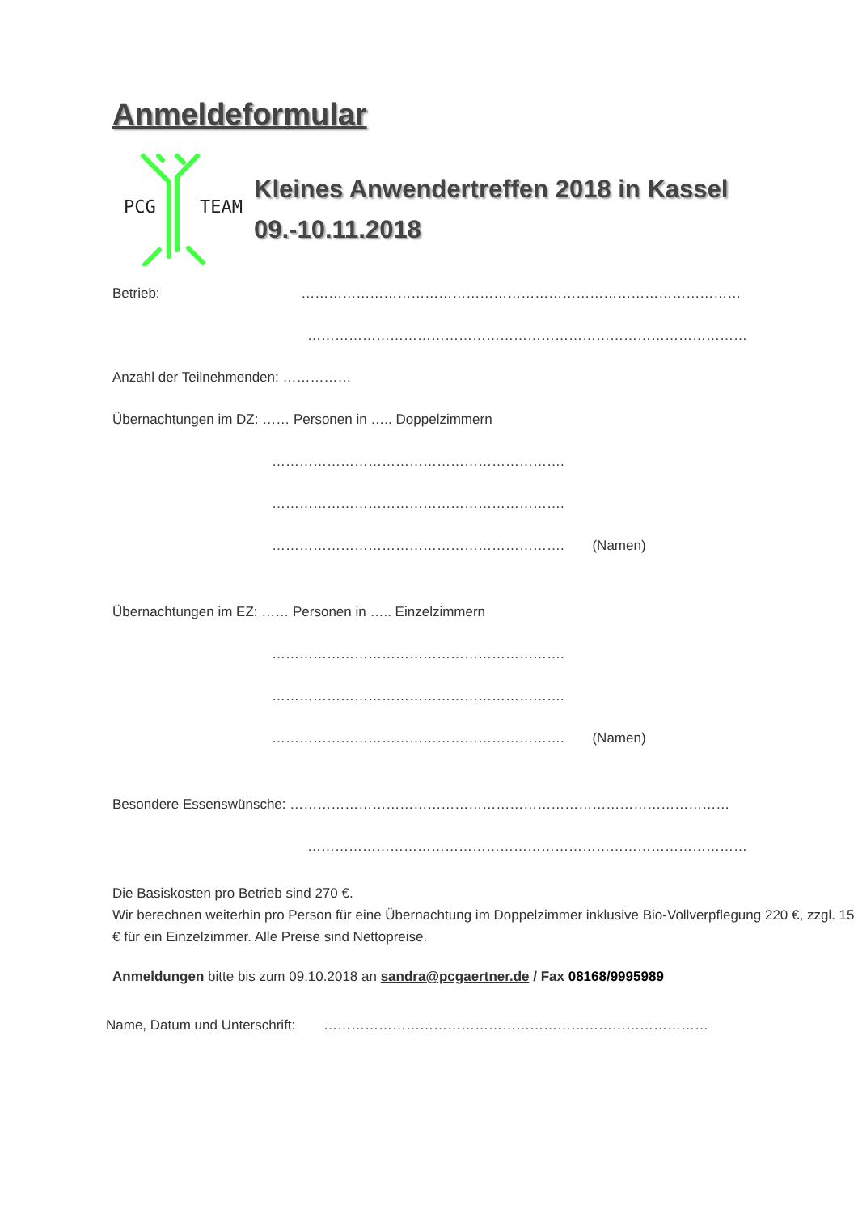Anmeldeformular
PCG
TEAM
Kleines Anwendertreffen 2018 in Kassel
09.-10.11.2018
Betrieb: ……………………………………………………………………………………
……………………………………………………………………………………
Anzahl der Teilnehmenden: ……………
Übernachtungen im DZ: …… Personen in ….. Doppelzimmern
……………………………………………………….
……………………………………………………….
………………………………………………………. (Namen)
Übernachtungen im EZ: …… Personen in ….. Einzelzimmern
……………………………………………………….
……………………………………………………….
………………………………………………………. (Namen)
Besondere Essenswünsche: ……………………………………………………………………………………
……………………………………………………………………………………
Die Basiskosten pro Betrieb sind 270 €.
Wir berechnen weiterhin pro Person für eine Übernachtung im Doppelzimmer inklusive Bio-Vollverpflegung 220 €, zzgl. 15 € für ein Einzelzimmer. Alle Preise sind Nettopreise.
Anmeldungen bitte bis zum 09.10.2018 an sandra@pcgaertner.de / Fax 08168/9995989
Name, Datum und Unterschrift: …………………………………………………………………………